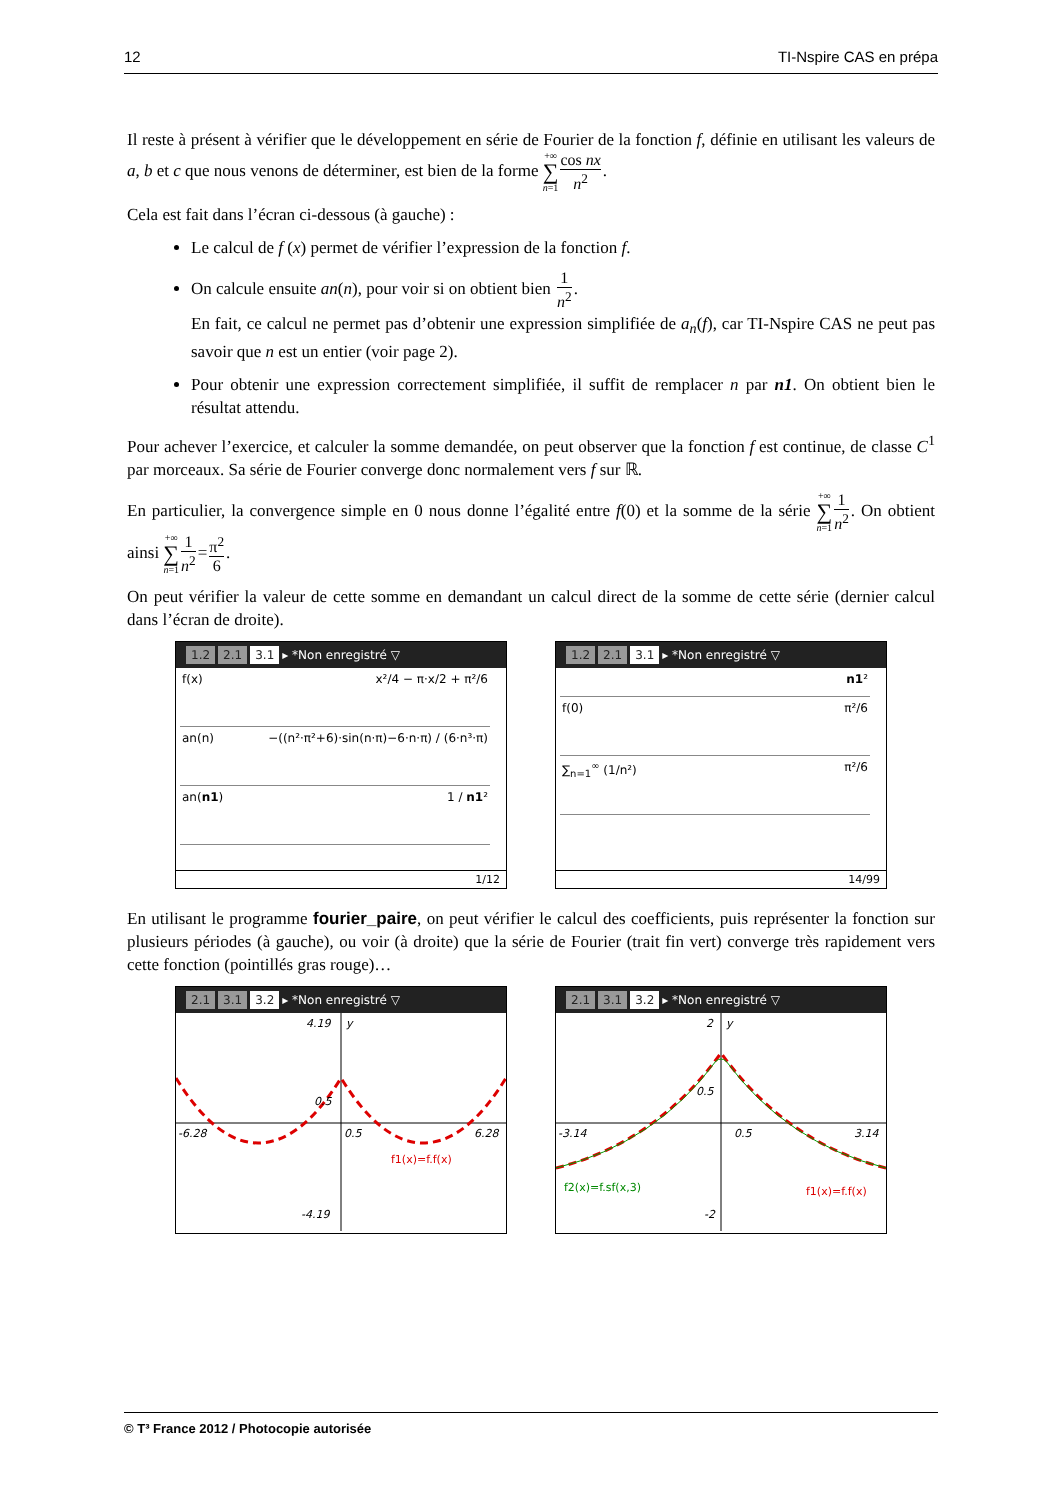12 TI-Nspire CAS en prépa
Il reste à présent à vérifier que le développement en série de Fourier de la fonction f, définie en utilisant les valeurs de a, b et c que nous venons de déterminer, est bien de la forme +∞ ∑ n=1 cos nx n<sup>2</sup>.
Cela est fait dans l’écran ci-dessous (à gauche) :
Le calcul de f (x) permet de vérifier l’expression de la fonction f.
On calcule ensuite an(n), pour voir si on obtient bien 1 n<sup>2</sup>.
En fait, ce calcul ne permet pas d’obtenir une expression simplifiée de a<sub>n</sub>(f), car TI-Nspire CAS ne peut pas savoir que n est un entier (voir page 2).
Pour obtenir une expression correctement simplifiée, il suffit de remplacer n par n1. On obtient bien le résultat attendu.
Pour achever l’exercice, et calculer la somme demandée, on peut observer que la fonction f est continue, de classe C<sup>1</sup> par morceaux. Sa série de Fourier converge donc normalement vers f sur ℝ.
En particulier, la convergence simple en 0 nous donne l’égalité entre f(0) et la somme de la série +∞ ∑ n=11 n<sup>2</sup>. On obtient ainsi +∞ ∑ n=11 n<sup>2</sup>=π<sup>2</sup> 6.
On peut vérifier la valeur de cette somme en demandant un calcul direct de la somme de cette série (dernier calcul dans l’écran de droite).
1.2 2.1 3.1 ▸ *Non enregistré ▽
f(x) x²/4 − π·x/2 + π²/6
an(n) −((n²·π²+6)·sin(n·π)−6·n·π) / (6·n³·π)
an(n1) 1 / n1²
1/12
1.2 2.1 3.1 ▸ *Non enregistré ▽
n1²
f(0) π²/6
∑<sub>n=1</sub><sup>∞</sup> (1/n²) π²/6
14/99
En utilisant le programme fourier_paire, on peut vérifier le calcul des coefficients, puis représenter la fonction sur plusieurs périodes (à gauche), ou voir (à droite) que la série de Fourier (trait fin vert) converge très rapidement vers cette fonction (pointillés gras rouge)…
2.1 3.1 3.2 ▸ *Non enregistré ▽
4.19
y
0.5
-6.28
0.5
6.28
f1(x)=f.f(x)
-4.19
2.1 3.1 3.2 ▸ *Non enregistré ▽
2
y
0.5
-3.14
0.5
3.14
f2(x)=f.sf(x,3)
f1(x)=f.f(x)
-2
© T³ France 2012 / Photocopie autorisée